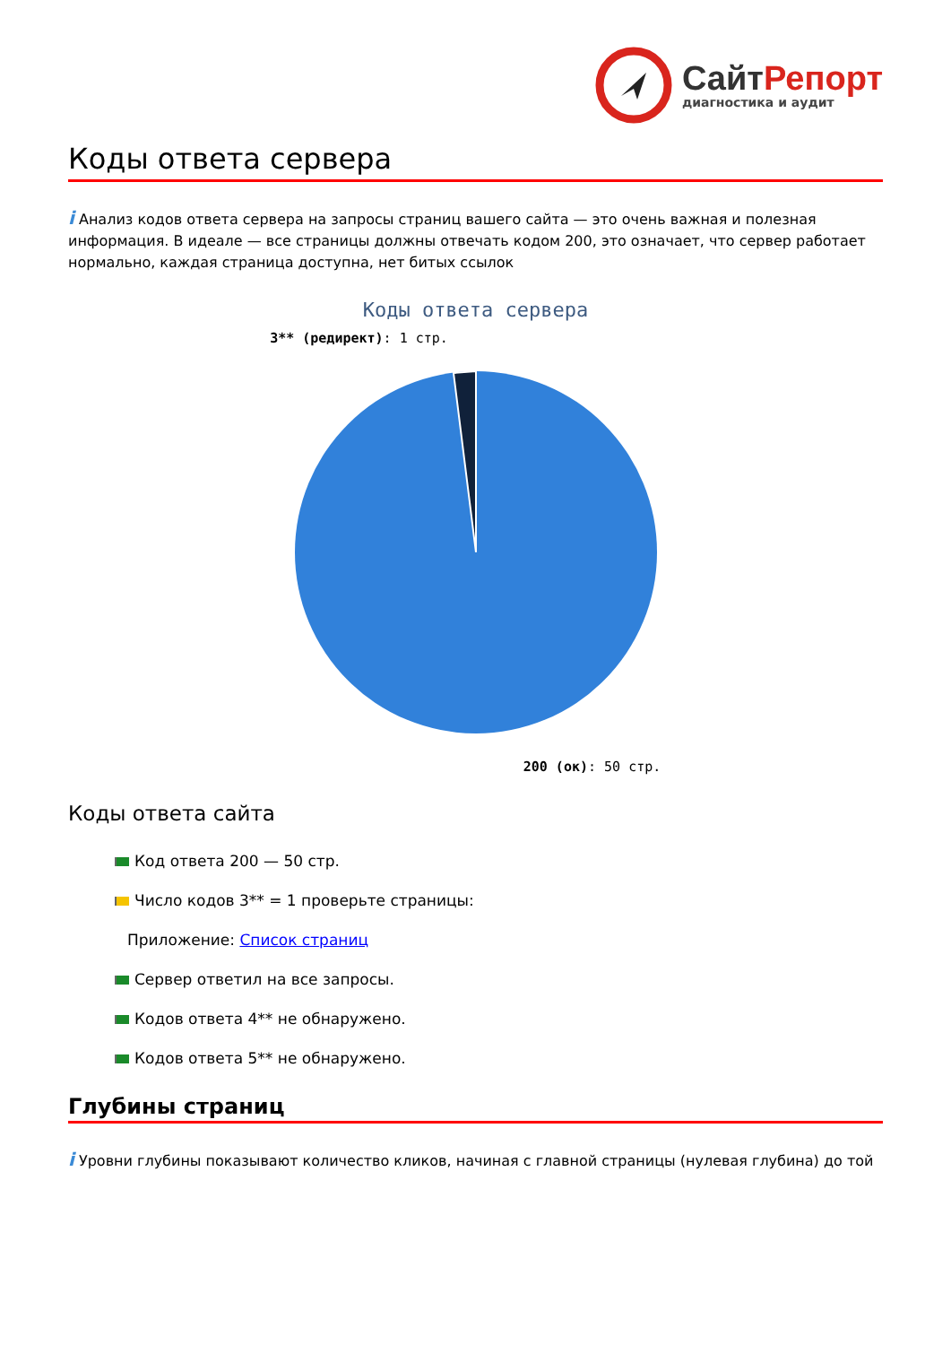СайтРепорт
диагностика и аудит
Коды ответа сервера
i Анализ кодов ответа сервера на запросы страниц вашего сайта — это очень важная и полезная информация. В идеале — все страницы должны отвечать кодом 200, это означает, что сервер работает нормально, каждая страница доступна, нет битых ссылок
Коды ответа сервера
3** (редирект): 1 стр.
200 (ок): 50 стр.
Коды ответа сайта
Код ответа 200 — 50 стр.
Число кодов 3** = 1 проверьте страницы:
Приложение: Список страниц
Сервер ответил на все запросы.
Кодов ответа 4** не обнаружено.
Кодов ответа 5** не обнаружено.
Глубины страниц
i Уровни глубины показывают количество кликов, начиная с главной страницы (нулевая глубина) до той